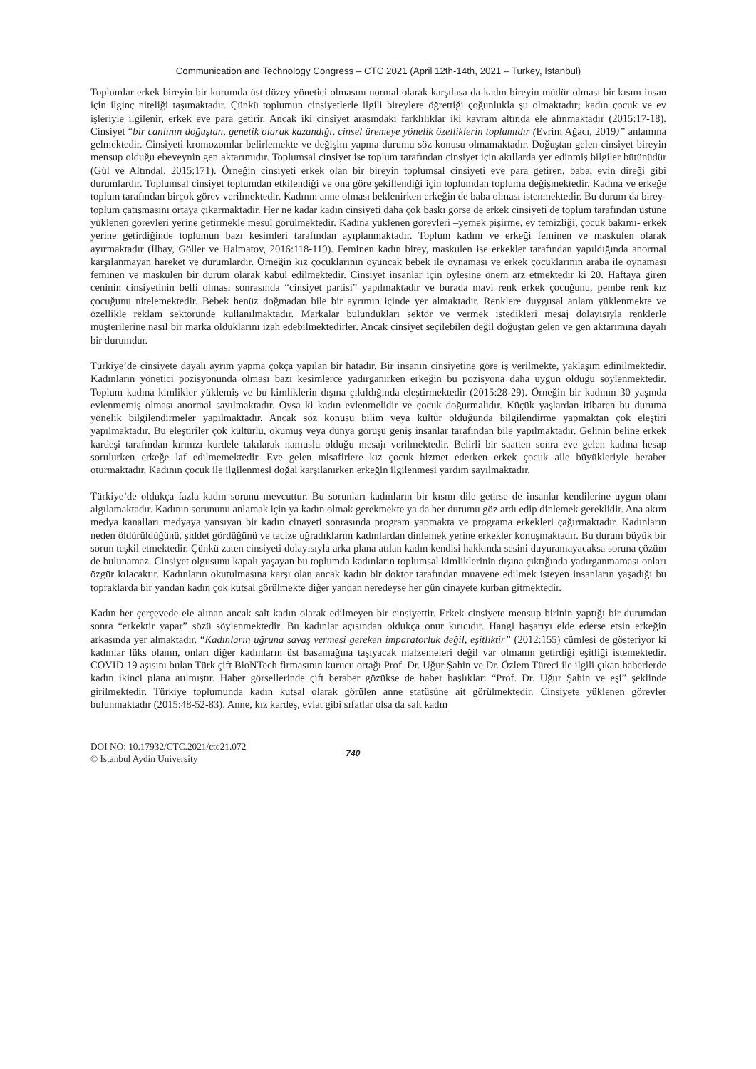Communication and Technology Congress – CTC 2021 (April 12th-14th, 2021 – Turkey, Istanbul)
Toplumlar erkek bireyin bir kurumda üst düzey yönetici olmasını normal olarak karşılasa da kadın bireyin müdür olması bir kısım insan için ilginç niteliği taşımaktadır. Çünkü toplumun cinsiyetlerle ilgili bireylere öğrettiği çoğunlukla şu olmaktadır; kadın çocuk ve ev işleriyle ilgilenir, erkek eve para getirir. Ancak iki cinsiyet arasındaki farklılıklar iki kavram altında ele alınmaktadır (2015:17-18). Cinsiyet “bir canlının doğuştan, genetik olarak kazandığı, cinsel üremeye yönelik özelliklerin toplamıdır (Evrim Ağacı, 2019)” anlamına gelmektedir. Cinsiyeti kromozomlar belirlemekte ve değişim yapma durumu söz konusu olmamaktadır. Doğuştan gelen cinsiyet bireyin mensup olduğu ebeveynin gen aktarımıdır. Toplumsal cinsiyet ise toplum tarafından cinsiyet için akıllarda yer edinmiş bilgiler bütünüdür (Gül ve Altındal, 2015:171). Örneğin cinsiyeti erkek olan bir bireyin toplumsal cinsiyeti eve para getiren, baba, evin direği gibi durumlardır. Toplumsal cinsiyet toplumdan etkilendiği ve ona göre şekillendiği için toplumdan topluma değişmektedir. Kadına ve erkeğe toplum tarafından birçok görev verilmektedir. Kadının anne olması beklenirken erkeğin de baba olması istenmektedir. Bu durum da birey-toplum çatışmasını ortaya çıkarmaktadır. Her ne kadar kadın cinsiyeti daha çok baskı görse de erkek cinsiyeti de toplum tarafından üstüne yüklenen görevleri yerine getirmekle mesul görülmektedir. Kadına yüklenen görevleri –yemek pişirme, ev temizliği, çocuk bakımı- erkek yerine getirdiğinde toplumun bazı kesimleri tarafından ayıplanmaktadır. Toplum kadını ve erkeği feminen ve maskulen olarak ayırmaktadır (İlbay, Göller ve Halmatov, 2016:118-119). Feminen kadın birey, maskulen ise erkekler tarafından yapıldığında anormal karşılanmayan hareket ve durumlardır. Örneğin kız çocuklarının oyuncak bebek ile oynaması ve erkek çocuklarının araba ile oynaması feminen ve maskulen bir durum olarak kabul edilmektedir. Cinsiyet insanlar için öylesine önem arz etmektedir ki 20. Haftaya giren ceninin cinsiyetinin belli olması sonrasında “cinsiyet partisi” yapılmaktadır ve burada mavi renk erkek çocuğunu, pembe renk kız çocuğunu nitelemektedir. Bebek henüz doğmadan bile bir ayrımın içinde yer almaktadır. Renklere duygusal anlam yüklenmekte ve özellikle reklam sektöründe kullanılmaktadır. Markalar bulundukları sektör ve vermek istedikleri mesaj dolayısıyla renklerle müşterilerine nasıl bir marka olduklarını izah edebilmektedirler. Ancak cinsiyet seçilebilen değil doğuştan gelen ve gen aktarımına dayalı bir durumdur.
Türkiye’de cinsiyete dayalı ayrım yapma çokça yapılan bir hatadır. Bir insanın cinsiyetine göre iş verilmekte, yaklaşım edinilmektedir. Kadınların yönetici pozisyonunda olması bazı kesimlerce yadırganırken erkeğin bu pozisyona daha uygun olduğu söylenmektedir. Toplum kadına kimlikler yüklemiş ve bu kimliklerin dışına çıkıldığında eleştirmektedir (2015:28-29). Örneğin bir kadının 30 yaşında evlenmemiş olması anormal sayılmaktadır. Oysa ki kadın evlenmelidir ve çocuk doğurmalıdır. Küçük yaşlardan itibaren bu duruma yönelik bilgilendirmeler yapılmaktadır. Ancak söz konusu bilim veya kültür olduğunda bilgilendirme yapmaktan çok eleştiri yapılmaktadır. Bu eleştiriler çok kültürlü, okumuş veya dünya görüşü geniş insanlar tarafından bile yapılmaktadır. Gelinin beline erkek kardeşi tarafından kırmızı kurdele takılarak namuslu olduğu mesajı verilmektedir. Belirli bir saatten sonra eve gelen kadına hesap sorulurken erkeğe laf edilmemektedir. Eve gelen misafirlere kız çocuk hizmet ederken erkek çocuk aile büyükleriyle beraber oturmaktadır. Kadının çocuk ile ilgilenmesi doğal karşılanırken erkeğin ilgilenmesi yardım sayılmaktadır.
Türkiye’de oldukça fazla kadın sorunu mevcuttur. Bu sorunları kadınların bir kısmı dile getirse de insanlar kendilerine uygun olanı algılamaktadır. Kadının sorununu anlamak için ya kadın olmak gerekmekte ya da her durumu göz ardı edip dinlemek gereklidir. Ana akım medya kanalları medyaya yansıyan bir kadın cinayeti sonrasında program yapmakta ve programa erkekleri çağırmaktadır. Kadınların neden öldürüldüğünü, şiddet gördüğünü ve tacize uğradıklarını kadınlardan dinlemek yerine erkekler konuşmaktadır. Bu durum büyük bir sorun teşkil etmektedir. Çünkü zaten cinsiyeti dolayısıyla arka plana atılan kadın kendisi hakkında sesini duyuramayacaksa soruna çözüm de bulunamaz. Cinsiyet olgusunu kapalı yaşayan bu toplumda kadınların toplumsal kimliklerinin dışına çıktığında yadırganmaması onları özgür kılacaktır. Kadınların okutulmasına karşı olan ancak kadın bir doktor tarafından muayene edilmek isteyen insanların yaşadığı bu topraklarda bir yandan kadın çok kutsal görülmekte diğer yandan neredeyse her gün cinayete kurban gitmektedir.
Kadın her çerçevede ele alınan ancak salt kadın olarak edilmeyen bir cinsiyettir. Erkek cinsiyete mensup birinin yaptığı bir durumdan sonra “erkektir yapar” sözü söylenmektedir. Bu kadınlar açısından oldukça onur kırıcıdır. Hangi başarıyı elde ederse etsin erkeğin arkasında yer almaktadır. “Kadınların uğruna savaş vermesi gereken imparatorluk değil, eşitliktir” (2012:155) cümlesi de gösteriyor ki kadınlar lüks olanın, onları diğer kadınların üst basamağına taşıyacak malzemeleri değil var olmanın getirdiği eşitliği istemektedir. COVID-19 aşısını bulan Türk çift BioNTech firmasının kurucu ortağı Prof. Dr. Uğur Şahin ve Dr. Özlem Türeci ile ilgili çıkan haberlerde kadın ikinci plana atılmıştır. Haber görsellerinde çift beraber gözükse de haber başlıkları “Prof. Dr. Uğur Şahin ve eşi” şeklinde girilmektedir. Türkiye toplumunda kadın kutsal olarak görülen anne statüsüne ait görülmektedir. Cinsiyete yüklenen görevler bulunmaktadır (2015:48-52-83). Anne, kız kardeş, evlat gibi sıfatlar olsa da salt kadın
DOI NO: 10.17932/CTC.2021/ctc21.072
© Istanbul Aydin University
740